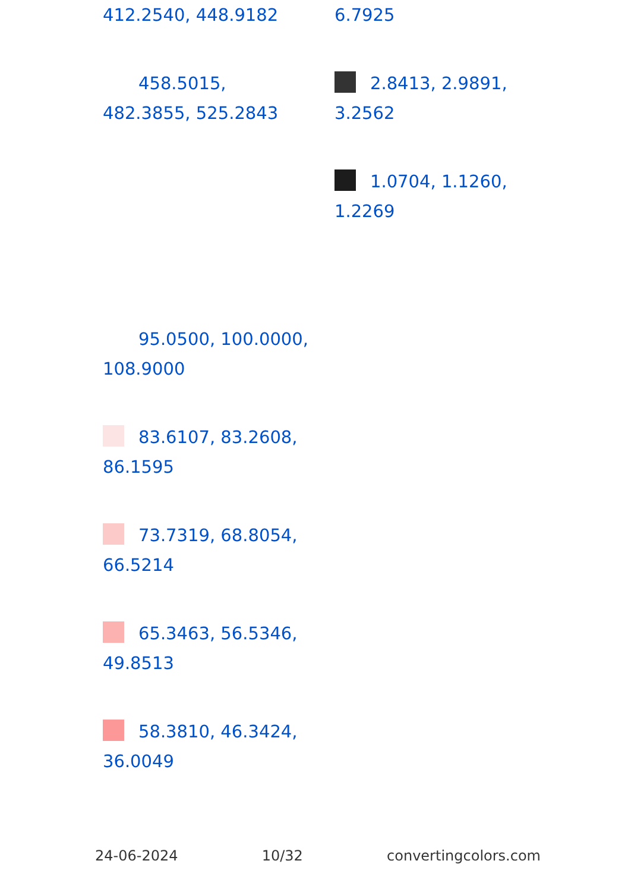412.2540, 448.9182
458.5015,
482.3855, 525.2843
95.0500, 100.0000,
108.9000
83.6107, 83.2608,
86.1595
73.7319, 68.8054,
66.5214
65.3463, 56.5346,
49.8513
58.3810, 46.3424,
36.0049
6.7925
2.8413, 2.9891,
3.2562
1.0704, 1.1260,
1.2269
24-06-2024 10/32 convertingcolors.com